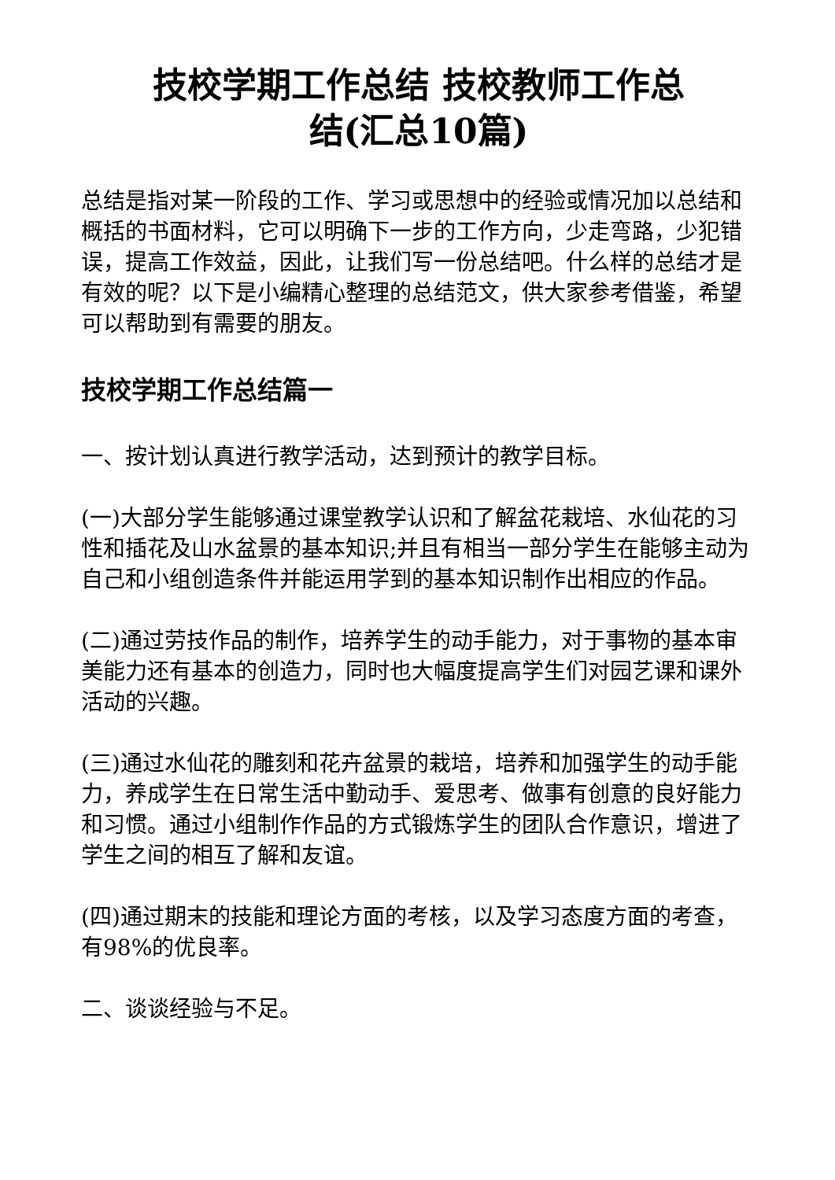技校学期工作总结 技校教师工作总
结(汇总10篇)
总结是指对某一阶段的工作、学习或思想中的经验或情况加以总结和概括的书面材料，它可以明确下一步的工作方向，少走弯路，少犯错误，提高工作效益，因此，让我们写一份总结吧。什么样的总结才是有效的呢？以下是小编精心整理的总结范文，供大家参考借鉴，希望可以帮助到有需要的朋友。
技校学期工作总结篇一
一、按计划认真进行教学活动，达到预计的教学目标。
(一)大部分学生能够通过课堂教学认识和了解盆花栽培、水仙花的习性和插花及山水盆景的基本知识;并且有相当一部分学生在能够主动为自己和小组创造条件并能运用学到的基本知识制作出相应的作品。
(二)通过劳技作品的制作，培养学生的动手能力，对于事物的基本审美能力还有基本的创造力，同时也大幅度提高学生们对园艺课和课外活动的兴趣。
(三)通过水仙花的雕刻和花卉盆景的栽培，培养和加强学生的动手能力，养成学生在日常生活中勤动手、爱思考、做事有创意的良好能力和习惯。通过小组制作作品的方式锻炼学生的团队合作意识，增进了学生之间的相互了解和友谊。
(四)通过期末的技能和理论方面的考核，以及学习态度方面的考查， 有98%的优良率。
二、谈谈经验与不足。